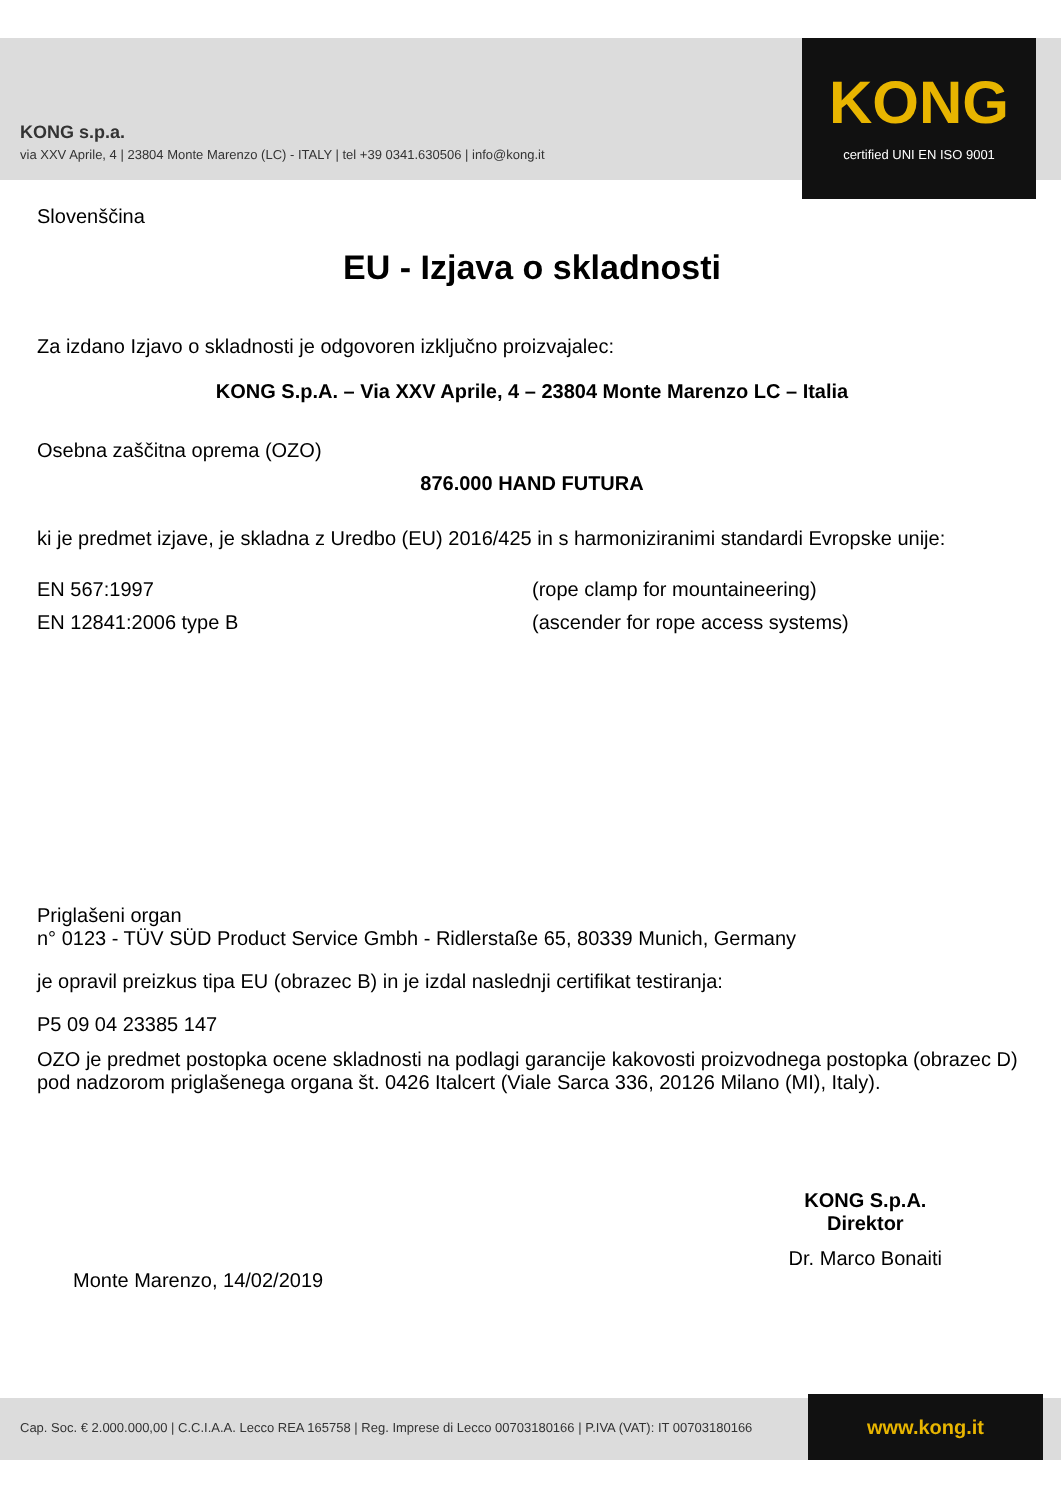KONG s.p.a.
via XXV Aprile, 4 | 23804 Monte Marenzo (LC) - ITALY | tel +39 0341.630506 | info@kong.it
KONG
certified UNI EN ISO 9001
Slovenščina
EU - Izjava o skladnosti
Za izdano Izjavo o skladnosti je odgovoren izključno proizvajalec:
KONG S.p.A. – Via XXV Aprile, 4 – 23804 Monte Marenzo LC – Italia
Osebna zaščitna oprema (OZO)
876.000 HAND FUTURA
ki je predmet izjave, je skladna z Uredbo (EU) 2016/425 in s harmoniziranimi standardi Evropske unije:
EN 567:1997 (rope clamp for mountaineering)
EN 12841:2006 type B (ascender for rope access systems)
Priglašeni organ
n° 0123 - TÜV SÜD Product Service Gmbh - Ridlerstaße 65, 80339 Munich, Germany
je opravil preizkus tipa EU (obrazec B) in je izdal naslednji certifikat testiranja:
P5 09 04 23385 147
OZO je predmet postopka ocene skladnosti na podlagi garancije kakovosti proizvodnega postopka (obrazec D) pod nadzorom priglašenega organa št. 0426 Italcert (Viale Sarca 336, 20126 Milano (MI), Italy).
Monte Marenzo, 14/02/2019
KONG S.p.A.
Direktor
Dr. Marco Bonaiti
Cap. Soc. € 2.000.000,00 | C.C.I.A.A. Lecco REA 165758 | Reg. Imprese di Lecco 00703180166 | P.IVA (VAT): IT 00703180166
www.kong.it